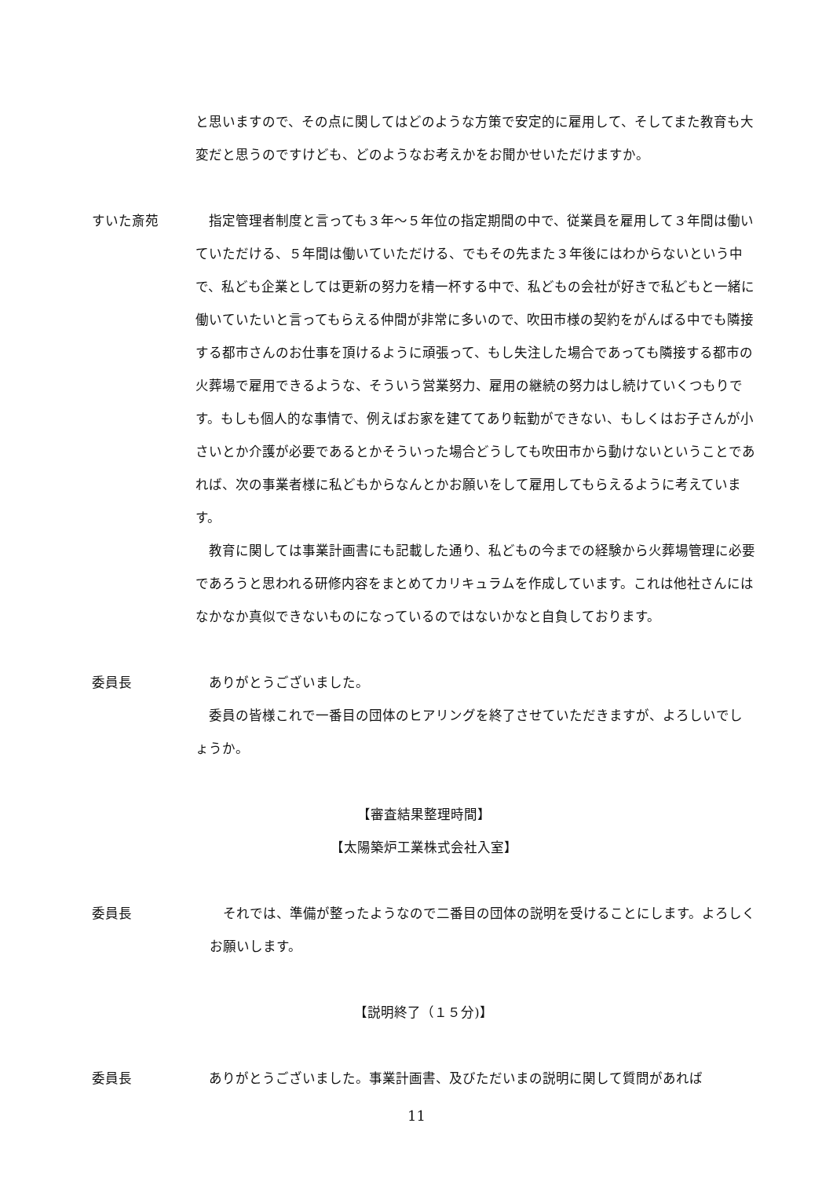と思いますので、その点に関してはどのような方策で安定的に雇用して、そしてまた教育も大変だと思うのですけども、どのようなお考えかをお聞かせいただけますか。
すいた斎苑 　指定管理者制度と言っても３年～５年位の指定期間の中で、従業員を雇用して３年間は働いていただける、５年間は働いていただける、でもその先また３年後にはわからないという中で、私ども企業としては更新の努力を精一杯する中で、私どもの会社が好きで私どもと一緒に働いていたいと言ってもらえる仲間が非常に多いので、吹田市様の契約をがんばる中でも隣接する都市さんのお仕事を頂けるように頑張って、もし失注した場合であっても隣接する都市の火葬場で雇用できるような、そういう営業努力、雇用の継続の努力はし続けていくつもりです。もしも個人的な事情で、例えばお家を建ててあり転勤ができない、もしくはお子さんが小さいとか介護が必要であるとかそういった場合どうしても吹田市から動けないということであれば、次の事業者様に私どもからなんとかお願いをして雇用してもらえるように考えています。
　教育に関しては事業計画書にも記載した通り、私どもの今までの経験から火葬場管理に必要であろうと思われる研修内容をまとめてカリキュラムを作成しています。これは他社さんにはなかなか真似できないものになっているのではないかなと自負しております。
委員長 　ありがとうございました。
　委員の皆様これで一番目の団体のヒアリングを終了させていただきますが、よろしいでしょうか。
【審査結果整理時間】
【太陽築炉工業株式会社入室】
委員長 　それでは、準備が整ったようなので二番目の団体の説明を受けることにします。よろしくお願いします。
【説明終了（１５分)】
委員長 　ありがとうございました。事業計画書、及びただいまの説明に関して質問があれば
11